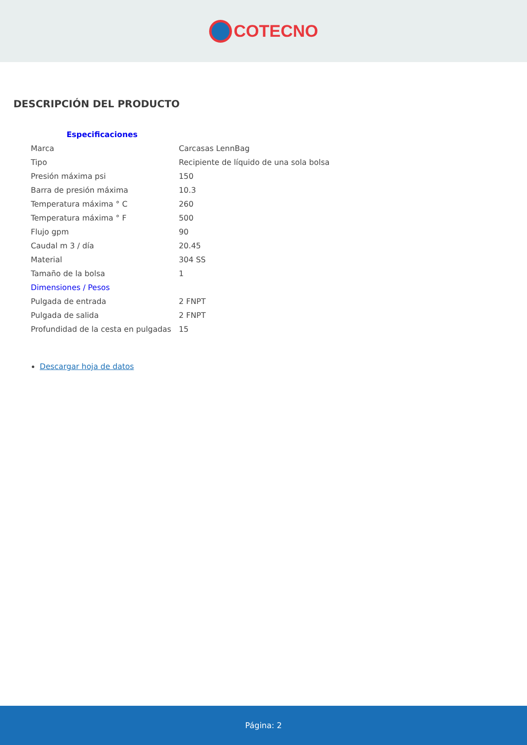COTECNO
DESCRIPCIÓN DEL PRODUCTO
| Especificaciones | |
| Marca | Carcasas LennBag |
| Tipo | Recipiente de líquido de una sola bolsa |
| Presión máxima psi | 150 |
| Barra de presión máxima | 10.3 |
| Temperatura máxima ° C | 260 |
| Temperatura máxima ° F | 500 |
| Flujo gpm | 90 |
| Caudal m 3 / día | 20.45 |
| Material | 304 SS |
| Tamaño de la bolsa | 1 |
| Dimensiones / Pesos | |
| Pulgada de entrada | 2 FNPT |
| Pulgada de salida | 2 FNPT |
| Profundidad de la cesta en pulgadas | 15 |
Descargar hoja de datos
Página: 2